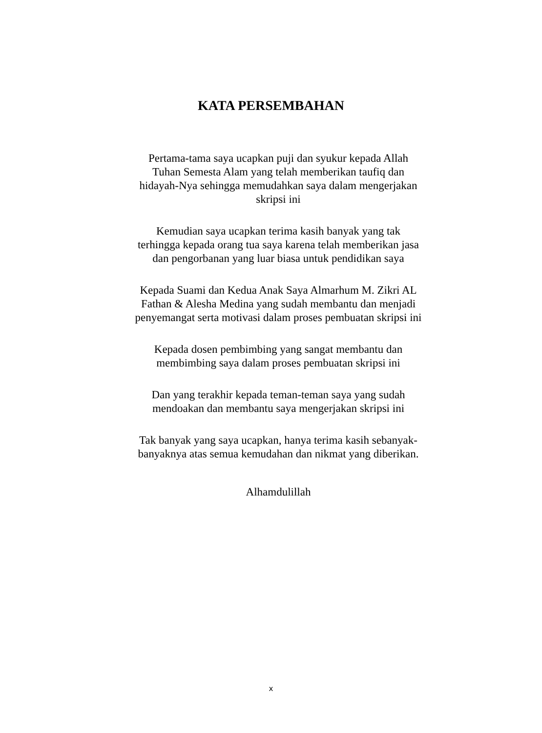KATA PERSEMBAHAN
Pertama-tama saya ucapkan puji dan syukur kepada Allah
Tuhan Semesta Alam yang telah memberikan taufiq dan
hidayah-Nya sehingga memudahkan saya dalam mengerjakan
skripsi ini
Kemudian saya ucapkan terima kasih banyak yang tak
terhingga kepada orang tua saya karena telah memberikan jasa
dan pengorbanan yang luar biasa untuk pendidikan saya
Kepada Suami dan Kedua Anak Saya Almarhum M. Zikri AL
Fathan & Alesha Medina yang sudah membantu dan menjadi
penyemangat serta motivasi dalam proses pembuatan skripsi ini
Kepada dosen pembimbing yang sangat membantu dan
membimbing saya dalam proses pembuatan skripsi ini
Dan yang terakhir kepada teman-teman saya yang sudah
mendoakan dan membantu saya mengerjakan skripsi ini
Tak banyak yang saya ucapkan, hanya terima kasih sebanyak-
banyaknya atas semua kemudahan dan nikmat yang diberikan.
Alhamdulillah
x